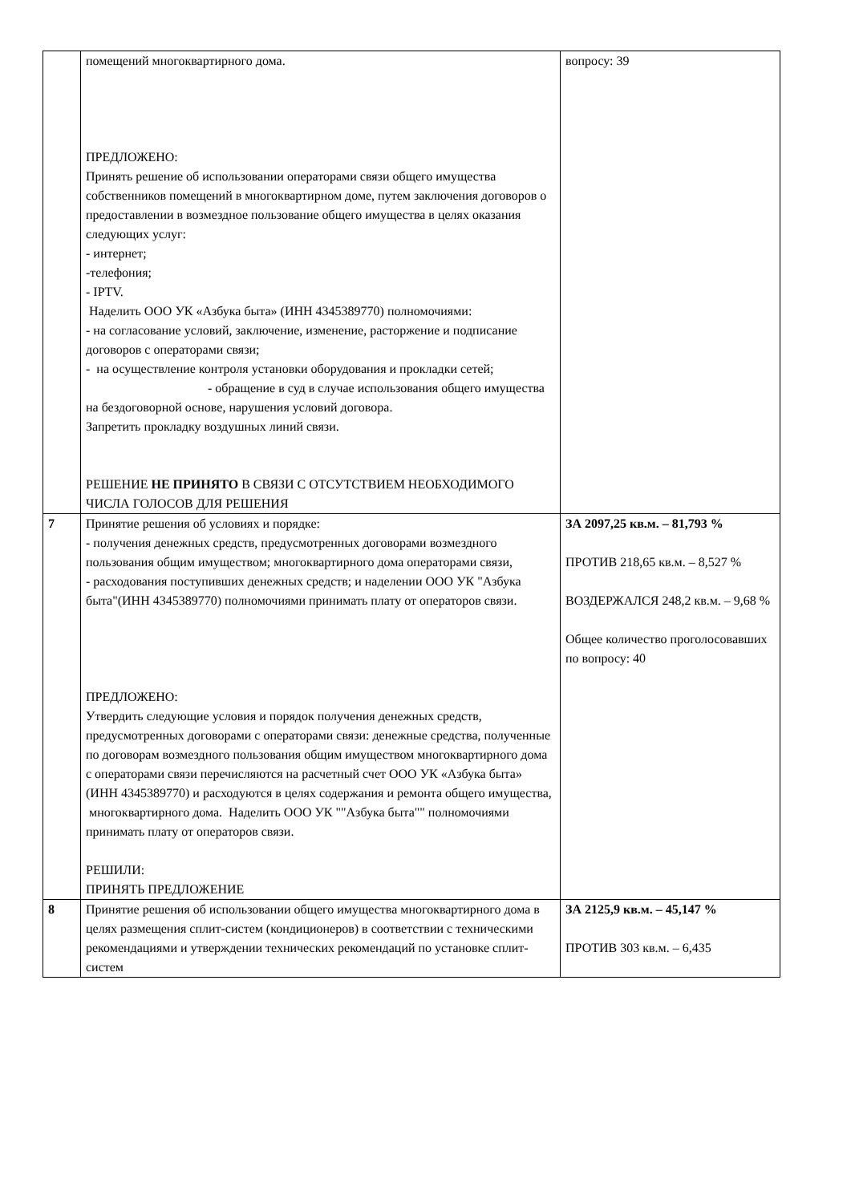| | помещений многоквартирного дома. ПРЕДЛОЖЕНО: Принять решение об использовании операторами связи общего имущества собственников помещений в многоквартирном доме, путем заключения договоров о предоставлении в возмездное пользование общего имущества в целях оказания следующих услуг: - интернет; -телефония; - IPTV. Наделить ООО УК «Азбука быта» (ИНН 4345389770) полномочиями: - на согласование условий, заключение, изменение, расторжение и подписание договоров с операторами связи; - на осуществление контроля установки оборудования и прокладки сетей; - обращение в суд в случае использования общего имущества на бездоговорной основе, нарушения условий договора. Запретить прокладку воздушных линий связи. РЕШЕНИЕ НЕ ПРИНЯТО В СВЯЗИ С ОТСУТСТВИЕМ НЕОБХОДИМОГО ЧИСЛА ГОЛОСОВ ДЛЯ РЕШЕНИЯ | вопросу: 39 |
| 7 | Принятие решения об условиях и порядке: - получения денежных средств, предусмотренных договорами возмездного пользования общим имуществом; многоквартирного дома операторами связи, - расходования поступивших денежных средств; и наделении ООО УК "Азбука быта"(ИНН 4345389770) полномочиями принимать плату от операторов связи. ПРЕДЛОЖЕНО: Утвердить следующие условия и порядок получения денежных средств, предусмотренных договорами с операторами связи: денежные средства, полученные по договорам возмездного пользования общим имуществом многоквартирного дома с операторами связи перечисляются на расчетный счет ООО УК «Азбука быта» (ИНН 4345389770) и расходуются в целях содержания и ремонта общего имущества, многоквартирного дома. Наделить ООО УК ""Азбука быта"" полномочиями принимать плату от операторов связи. РЕШИЛИ: ПРИНЯТЬ ПРЕДЛОЖЕНИЕ | ЗА 2097,25 кв.м. – 81,793 % ПРОТИВ 218,65 кв.м. – 8,527 % ВОЗДЕРЖАЛСЯ 248,2 кв.м. – 9,68 % Общее количество проголосовавших по вопросу: 40 |
| 8 | Принятие решения об использовании общего имущества многоквартирного дома в целях размещения сплит-систем (кондиционеров) в соответствии с техническими рекомендациями и утверждении технических рекомендаций по установке сплит-систем | ЗА 2125,9 кв.м. – 45,147 % ПРОТИВ 303 кв.м. – 6,435 |